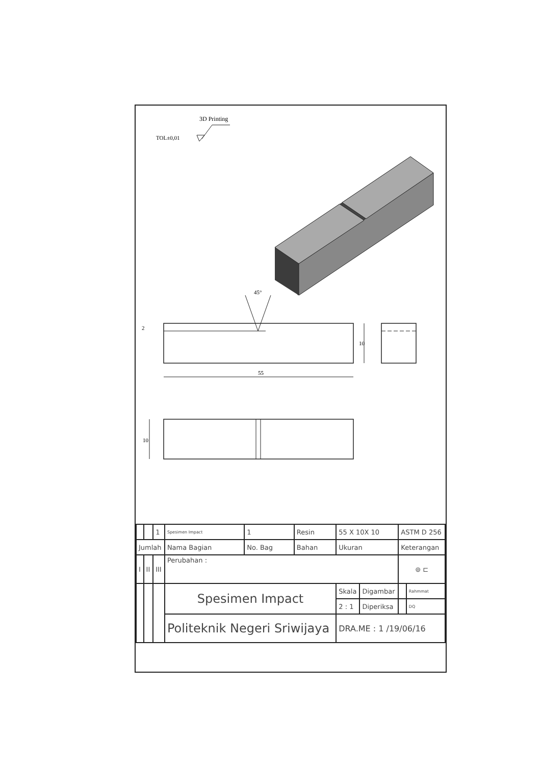TOL±0,01
3D Printing
45°
55
10
2
10
| | | 1 | Spesimen Impact | 1 | Resin | 55 X 10X 10 | | ASTM D 256 | |
| Jumlah | | | Nama Bagian | No. Bag | Bahan | Ukuran | | Keterangan | |
| I | II | III | Perubahan : | | | | | ⊚ ⊏ | |
| | | | Spesimen Impact | | | Skala | Digambar | | Rahmmat |
| | | | | | | 2 : 1 | Diperiksa | | DQ |
| | | | Politeknik Negeri Sriwijaya | | | DRA.ME : 1 /19/06/16 | | | |